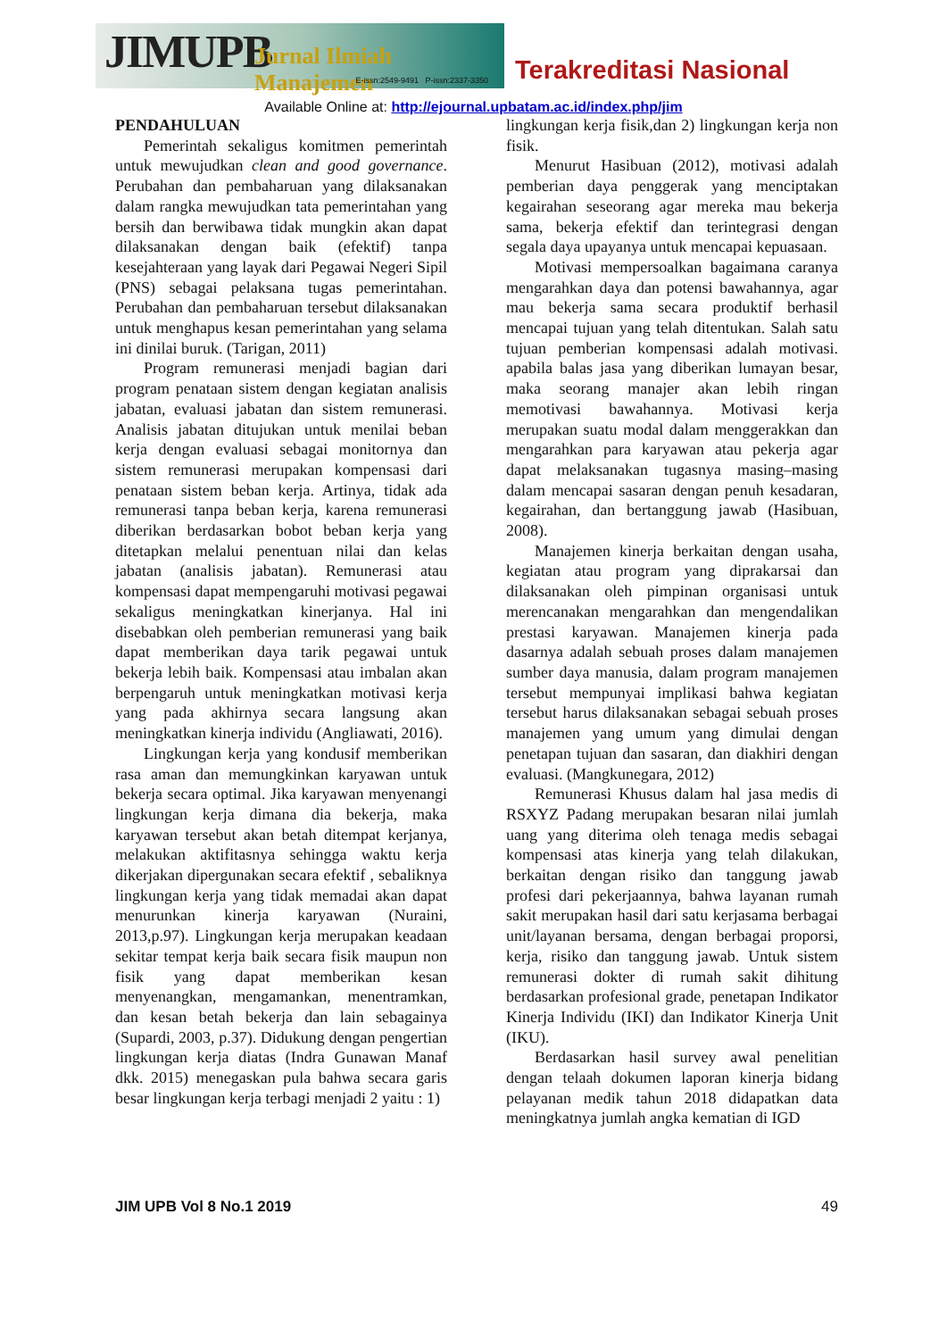JIMUPB Jurnal Ilmiah Manajemen
E-issn:2549-9491 P-issn:2337-3350
Terakreditasi Nasional
Available Online at: http://ejournal.upbatam.ac.id/index.php/jim
PENDAHULUAN
Pemerintah sekaligus komitmen pemerintah untuk mewujudkan clean and good governance. Perubahan dan pembaharuan yang dilaksanakan dalam rangka mewujudkan tata pemerintahan yang bersih dan berwibawa tidak mungkin akan dapat dilaksanakan dengan baik (efektif) tanpa kesejahteraan yang layak dari Pegawai Negeri Sipil (PNS) sebagai pelaksana tugas pemerintahan. Perubahan dan pembaharuan tersebut dilaksanakan untuk menghapus kesan pemerintahan yang selama ini dinilai buruk. (Tarigan, 2011)
Program remunerasi menjadi bagian dari program penataan sistem dengan kegiatan analisis jabatan, evaluasi jabatan dan sistem remunerasi. Analisis jabatan ditujukan untuk menilai beban kerja dengan evaluasi sebagai monitornya dan sistem remunerasi merupakan kompensasi dari penataan sistem beban kerja. Artinya, tidak ada remunerasi tanpa beban kerja, karena remunerasi diberikan berdasarkan bobot beban kerja yang ditetapkan melalui penentuan nilai dan kelas jabatan (analisis jabatan). Remunerasi atau kompensasi dapat mempengaruhi motivasi pegawai sekaligus meningkatkan kinerjanya. Hal ini disebabkan oleh pemberian remunerasi yang baik dapat memberikan daya tarik pegawai untuk bekerja lebih baik. Kompensasi atau imbalan akan berpengaruh untuk meningkatkan motivasi kerja yang pada akhirnya secara langsung akan meningkatkan kinerja individu (Angliawati, 2016).
Lingkungan kerja yang kondusif memberikan rasa aman dan memungkinkan karyawan untuk bekerja secara optimal. Jika karyawan menyenangi lingkungan kerja dimana dia bekerja, maka karyawan tersebut akan betah ditempat kerjanya, melakukan aktifitasnya sehingga waktu kerja dikerjakan dipergunakan secara efektif , sebaliknya lingkungan kerja yang tidak memadai akan dapat menurunkan kinerja karyawan (Nuraini, 2013,p.97). Lingkungan kerja merupakan keadaan sekitar tempat kerja baik secara fisik maupun non fisik yang dapat memberikan kesan menyenangkan, mengamankan, menentramkan, dan kesan betah bekerja dan lain sebagainya (Supardi, 2003, p.37). Didukung dengan pengertian lingkungan kerja diatas (Indra Gunawan Manaf dkk. 2015) menegaskan pula bahwa secara garis besar lingkungan kerja terbagi menjadi 2 yaitu : 1)
lingkungan kerja fisik,dan 2) lingkungan kerja non fisik.
Menurut Hasibuan (2012), motivasi adalah pemberian daya penggerak yang menciptakan kegairahan seseorang agar mereka mau bekerja sama, bekerja efektif dan terintegrasi dengan segala daya upayanya untuk mencapai kepuasaan.
Motivasi mempersoalkan bagaimana caranya mengarahkan daya dan potensi bawahannya, agar mau bekerja sama secara produktif berhasil mencapai tujuan yang telah ditentukan. Salah satu tujuan pemberian kompensasi adalah motivasi. apabila balas jasa yang diberikan lumayan besar, maka seorang manajer akan lebih ringan memotivasi bawahannya. Motivasi kerja merupakan suatu modal dalam menggerakkan dan mengarahkan para karyawan atau pekerja agar dapat melaksanakan tugasnya masing–masing dalam mencapai sasaran dengan penuh kesadaran, kegairahan, dan bertanggung jawab (Hasibuan, 2008).
Manajemen kinerja berkaitan dengan usaha, kegiatan atau program yang diprakarsai dan dilaksanakan oleh pimpinan organisasi untuk merencanakan mengarahkan dan mengendalikan prestasi karyawan. Manajemen kinerja pada dasarnya adalah sebuah proses dalam manajemen sumber daya manusia, dalam program manajemen tersebut mempunyai implikasi bahwa kegiatan tersebut harus dilaksanakan sebagai sebuah proses manajemen yang umum yang dimulai dengan penetapan tujuan dan sasaran, dan diakhiri dengan evaluasi. (Mangkunegara, 2012)
Remunerasi Khusus dalam hal jasa medis di RSXYZ Padang merupakan besaran nilai jumlah uang yang diterima oleh tenaga medis sebagai kompensasi atas kinerja yang telah dilakukan, berkaitan dengan risiko dan tanggung jawab profesi dari pekerjaannya, bahwa layanan rumah sakit merupakan hasil dari satu kerjasama berbagai unit/layanan bersama, dengan berbagai proporsi, kerja, risiko dan tanggung jawab. Untuk sistem remunerasi dokter di rumah sakit dihitung berdasarkan profesional grade, penetapan Indikator Kinerja Individu (IKI) dan Indikator Kinerja Unit (IKU).
Berdasarkan hasil survey awal penelitian dengan telaah dokumen laporan kinerja bidang pelayanan medik tahun 2018 didapatkan data meningkatnya jumlah angka kematian di IGD
JIM UPB Vol 8 No.1 2019 49